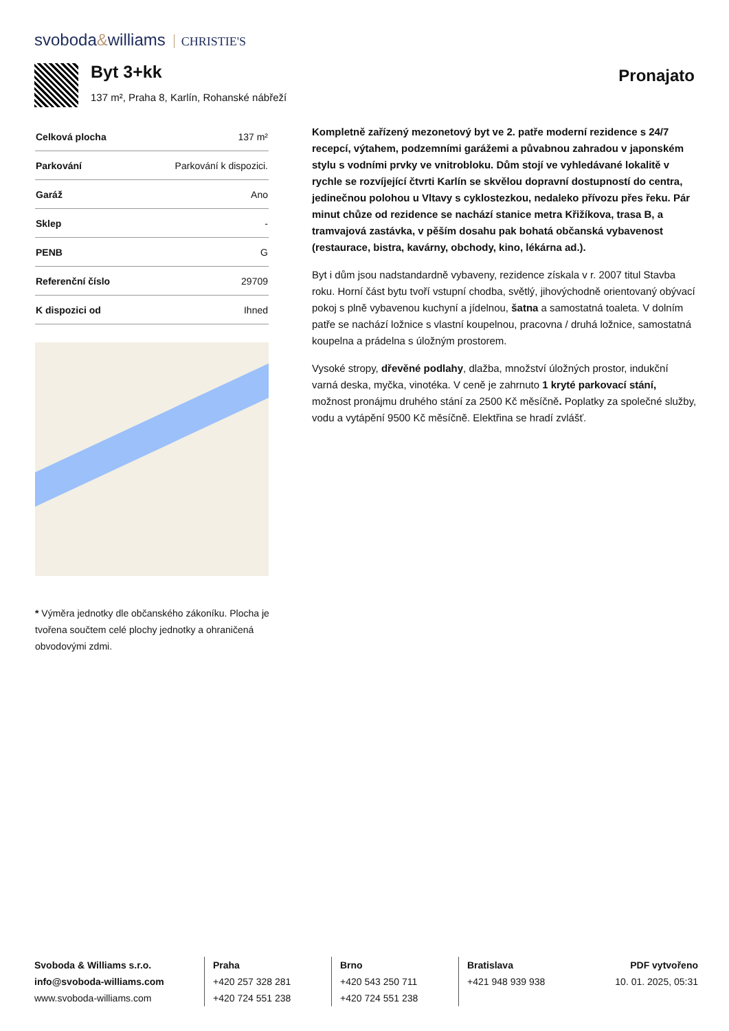svoboda&williams CHRISTIE'S
Byt 3+kk
137 m², Praha 8, Karlín, Rohanské nábřeží
Pronajato
| Celková plocha | 137 m² |
| Parkování | Parkování k dispozici. |
| Garáž | Ano |
| Sklep | - |
| PENB | G |
| Referenční číslo | 29709 |
| K dispozici od | Ihned |
* Výměra jednotky dle občanského zákoníku. Plocha je tvořena součtem celé plochy jednotky a ohraničená obvodovými zdmi.
Kompletně zařízený mezonetový byt ve 2. patře moderní rezidence s 24/7 recepcí, výtahem, podzemními garážemi a půvabnou zahradou v japonském stylu s vodními prvky ve vnitrobloku. Dům stojí ve vyhledávané lokalitě v rychle se rozvíjející čtvrti Karlín se skvělou dopravní dostupností do centra, jedinečnou polohou u Vltavy s cyklostezkou, nedaleko přívozu přes řeku. Pár minut chůze od rezidence se nachází stanice metra Křižíkova, trasa B, a tramvajová zastávka, v pěším dosahu pak bohatá občanská vybavenost (restaurace, bistra, kavárny, obchody, kino, lékárna ad.).
Byt i dům jsou nadstandardně vybaveny, rezidence získala v r. 2007 titul Stavba roku. Horní část bytu tvoří vstupní chodba, světlý, jihovýchodně orientovaný obývací pokoj s plně vybavenou kuchyní a jídelnou, šatna a samostatná toaleta. V dolním patře se nachází ložnice s vlastní koupelnou, pracovna / druhá ložnice, samostatná koupelna a prádelna s úložným prostorem.
Vysoké stropy, dřevěné podlahy, dlažba, množství úložných prostor, indukční varná deska, myčka, vinotéka. V ceně je zahrnuto 1 kryté parkovací stání, možnost pronájmu druhého stání za 2500 Kč měsíčně. Poplatky za společné služby, vodu a vytápění 9500 Kč měsíčně. Elektřina se hradí zvlášť.
Svoboda & Williams s.r.o.
info@svoboda-williams.com
www.svoboda-williams.com
Praha
+420 257 328 281
+420 724 551 238
Brno
+420 543 250 711
+420 724 551 238
Bratislava
+421 948 939 938
PDF vytvořeno
10. 01. 2025, 05:31